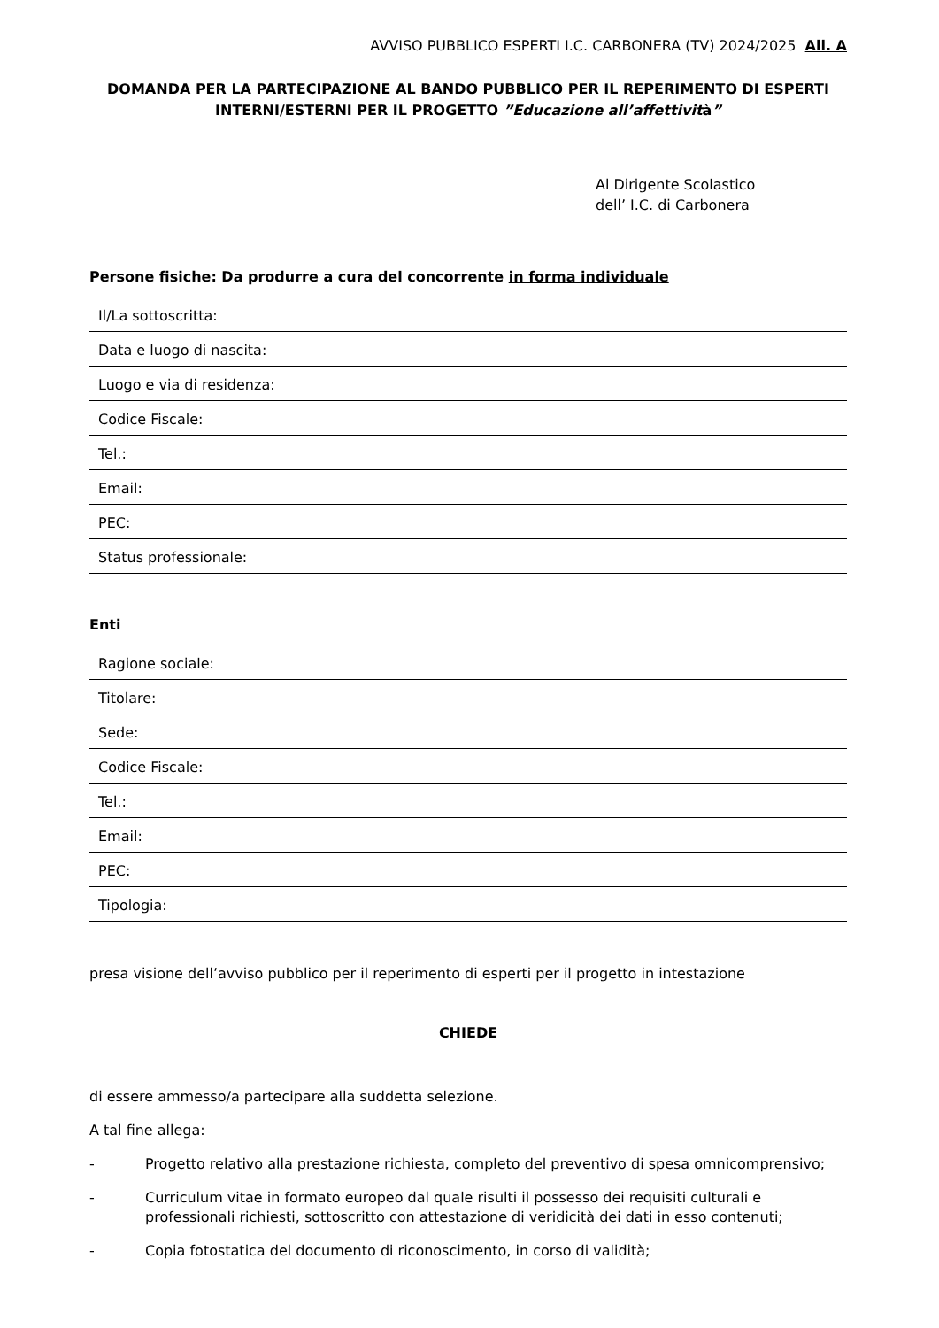AVVISO PUBBLICO ESPERTI I.C. CARBONERA (TV) 2024/2025 All. A
DOMANDA PER LA PARTECIPAZIONE AL BANDO PUBBLICO PER IL REPERIMENTO DI ESPERTI INTERNI/ESTERNI PER IL PROGETTO ”Educazione all’affettività”
Al Dirigente Scolastico
dell’ I.C. di Carbonera
Persone fisiche: Da produrre a cura del concorrente in forma individuale
| Il/La sottoscritta: |
| Data e luogo di nascita: |
| Luogo e via di residenza: |
| Codice Fiscale: |
| Tel.: |
| Email: |
| PEC: |
| Status professionale: |
Enti
| Ragione sociale: |
| Titolare: |
| Sede: |
| Codice Fiscale: |
| Tel.: |
| Email: |
| PEC: |
| Tipologia: |
presa visione dell’avviso pubblico per il reperimento di esperti per il progetto in intestazione
CHIEDE
di essere ammesso/a partecipare alla suddetta selezione.
A tal fine allega:
- Progetto relativo alla prestazione richiesta, completo del preventivo di spesa omnicomprensivo;
- Curriculum vitae in formato europeo dal quale risulti il possesso dei requisiti culturali e professionali richiesti, sottoscritto con attestazione di veridicità dei dati in esso contenuti;
- Copia fotostatica del documento di riconoscimento, in corso di validità;